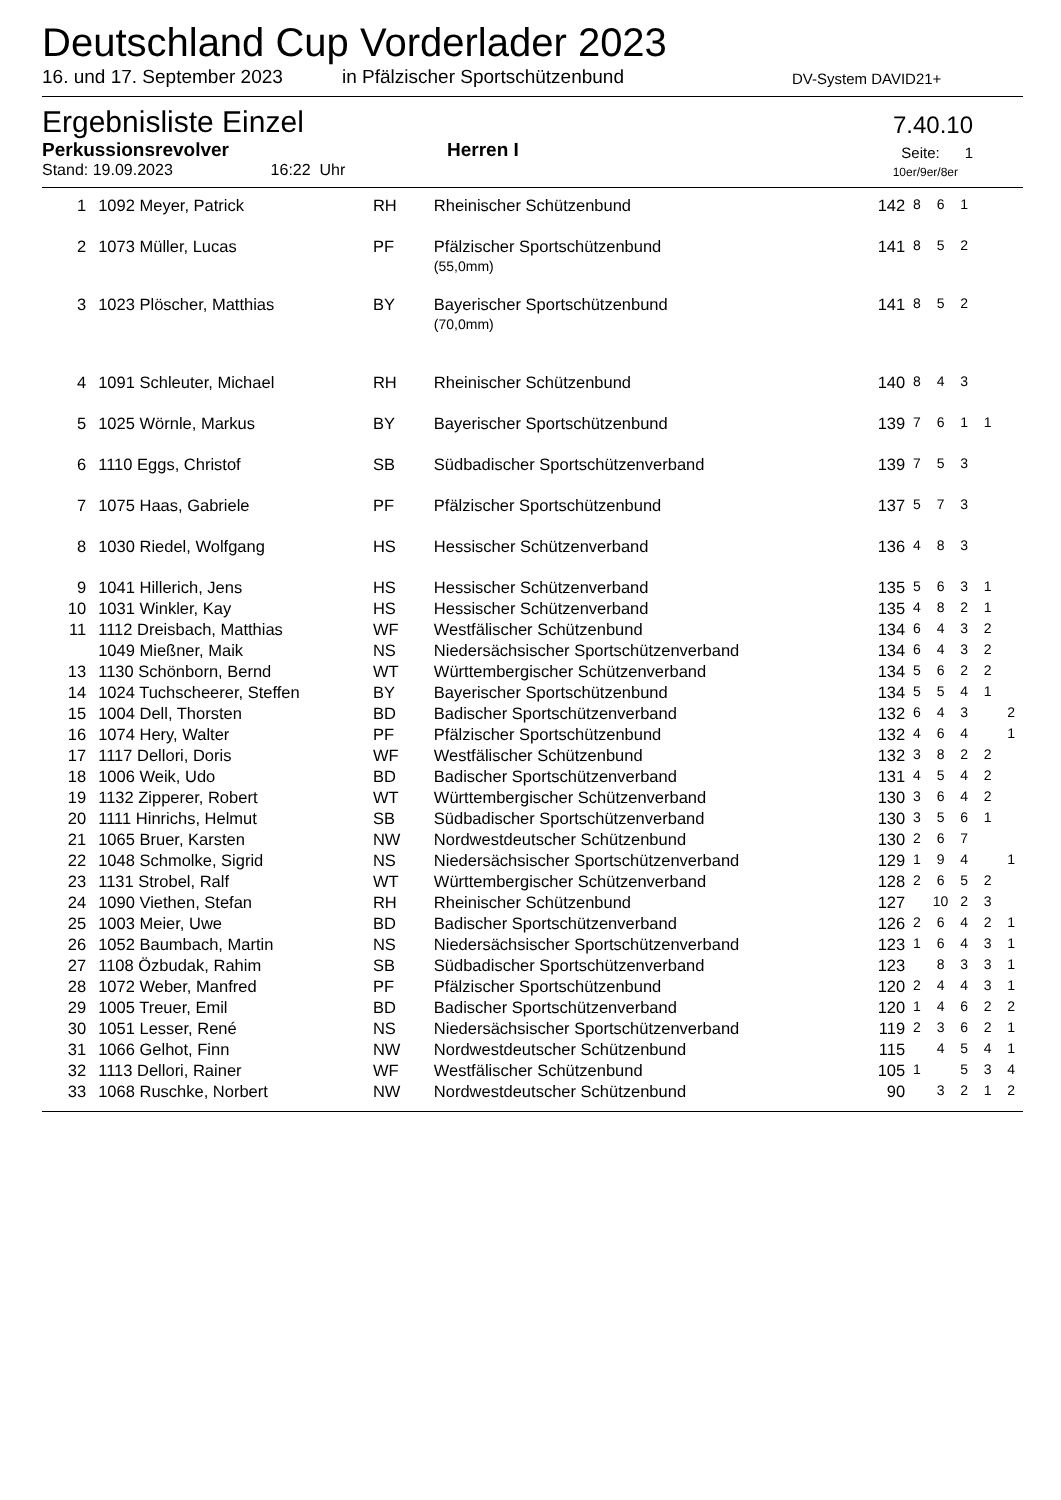Deutschland Cup Vorderlader 2023
16. und 17. September 2023 in Pfälzischer Sportschützenbund DV-System DAVID21+
Ergebnisliste Einzel
7.40.10
Perkussionsrevolver Herren I Seite: 1
Stand: 19.09.2023 16:22 Uhr 10er/9er/8er
| 1 | 1092 Meyer, Patrick | RH | Rheinischer Schützenbund | 142 | 8 | 6 | 1 | | |
| 2 | 1073 Müller, Lucas | PF | Pfälzischer Sportschützenbund (55,0mm) | 141 | 8 | 5 | 2 | | |
| 3 | 1023 Plöscher, Matthias | BY | Bayerischer Sportschützenbund (70,0mm) | 141 | 8 | 5 | 2 | | |
| 4 | 1091 Schleuter, Michael | RH | Rheinischer Schützenbund | 140 | 8 | 4 | 3 | | |
| 5 | 1025 Wörnle, Markus | BY | Bayerischer Sportschützenbund | 139 | 7 | 6 | 1 | 1 | |
| 6 | 1110 Eggs, Christof | SB | Südbadischer Sportschützenverband | 139 | 7 | 5 | 3 | | |
| 7 | 1075 Haas, Gabriele | PF | Pfälzischer Sportschützenbund | 137 | 5 | 7 | 3 | | |
| 8 | 1030 Riedel, Wolfgang | HS | Hessischer Schützenverband | 136 | 4 | 8 | 3 | | |
| 9 | 1041 Hillerich, Jens | HS | Hessischer Schützenverband | 135 | 5 | 6 | 3 | 1 | |
| 10 | 1031 Winkler, Kay | HS | Hessischer Schützenverband | 135 | 4 | 8 | 2 | 1 | |
| 11 | 1112 Dreisbach, Matthias | WF | Westfälischer Schützenbund | 134 | 6 | 4 | 3 | 2 | |
| | 1049 Mießner, Maik | NS | Niedersächsischer Sportschützenverband | 134 | 6 | 4 | 3 | 2 | |
| 13 | 1130 Schönborn, Bernd | WT | Württembergischer Schützenverband | 134 | 5 | 6 | 2 | 2 | |
| 14 | 1024 Tuchscheerer, Steffen | BY | Bayerischer Sportschützenbund | 134 | 5 | 5 | 4 | 1 | |
| 15 | 1004 Dell, Thorsten | BD | Badischer Sportschützenverband | 132 | 6 | 4 | 3 | | 2 |
| 16 | 1074 Hery, Walter | PF | Pfälzischer Sportschützenbund | 132 | 4 | 6 | 4 | | 1 |
| 17 | 1117 Dellori, Doris | WF | Westfälischer Schützenbund | 132 | 3 | 8 | 2 | 2 | |
| 18 | 1006 Weik, Udo | BD | Badischer Sportschützenverband | 131 | 4 | 5 | 4 | 2 | |
| 19 | 1132 Zipperer, Robert | WT | Württembergischer Schützenverband | 130 | 3 | 6 | 4 | 2 | |
| 20 | 1111 Hinrichs, Helmut | SB | Südbadischer Sportschützenverband | 130 | 3 | 5 | 6 | 1 | |
| 21 | 1065 Bruer, Karsten | NW | Nordwestdeutscher Schützenbund | 130 | 2 | 6 | 7 | | |
| 22 | 1048 Schmolke, Sigrid | NS | Niedersächsischer Sportschützenverband | 129 | 1 | 9 | 4 | | 1 |
| 23 | 1131 Strobel, Ralf | WT | Württembergischer Schützenverband | 128 | 2 | 6 | 5 | 2 | |
| 24 | 1090 Viethen, Stefan | RH | Rheinischer Schützenbund | 127 | | 10 | 2 | 3 | |
| 25 | 1003 Meier, Uwe | BD | Badischer Sportschützenverband | 126 | 2 | 6 | 4 | 2 | 1 |
| 26 | 1052 Baumbach, Martin | NS | Niedersächsischer Sportschützenverband | 123 | 1 | 6 | 4 | 3 | 1 |
| 27 | 1108 Özbudak, Rahim | SB | Südbadischer Sportschützenverband | 123 | | 8 | 3 | 3 | 1 |
| 28 | 1072 Weber, Manfred | PF | Pfälzischer Sportschützenbund | 120 | 2 | 4 | 4 | 3 | 1 |
| 29 | 1005 Treuer, Emil | BD | Badischer Sportschützenverband | 120 | 1 | 4 | 6 | 2 | 2 |
| 30 | 1051 Lesser, René | NS | Niedersächsischer Sportschützenverband | 119 | 2 | 3 | 6 | 2 | 1 |
| 31 | 1066 Gelhot, Finn | NW | Nordwestdeutscher Schützenbund | 115 | | 4 | 5 | 4 | 1 |
| 32 | 1113 Dellori, Rainer | WF | Westfälischer Schützenbund | 105 | 1 | | 5 | 3 | 4 |
| 33 | 1068 Ruschke, Norbert | NW | Nordwestdeutscher Schützenbund | 90 | | 3 | 2 | 1 | 2 |